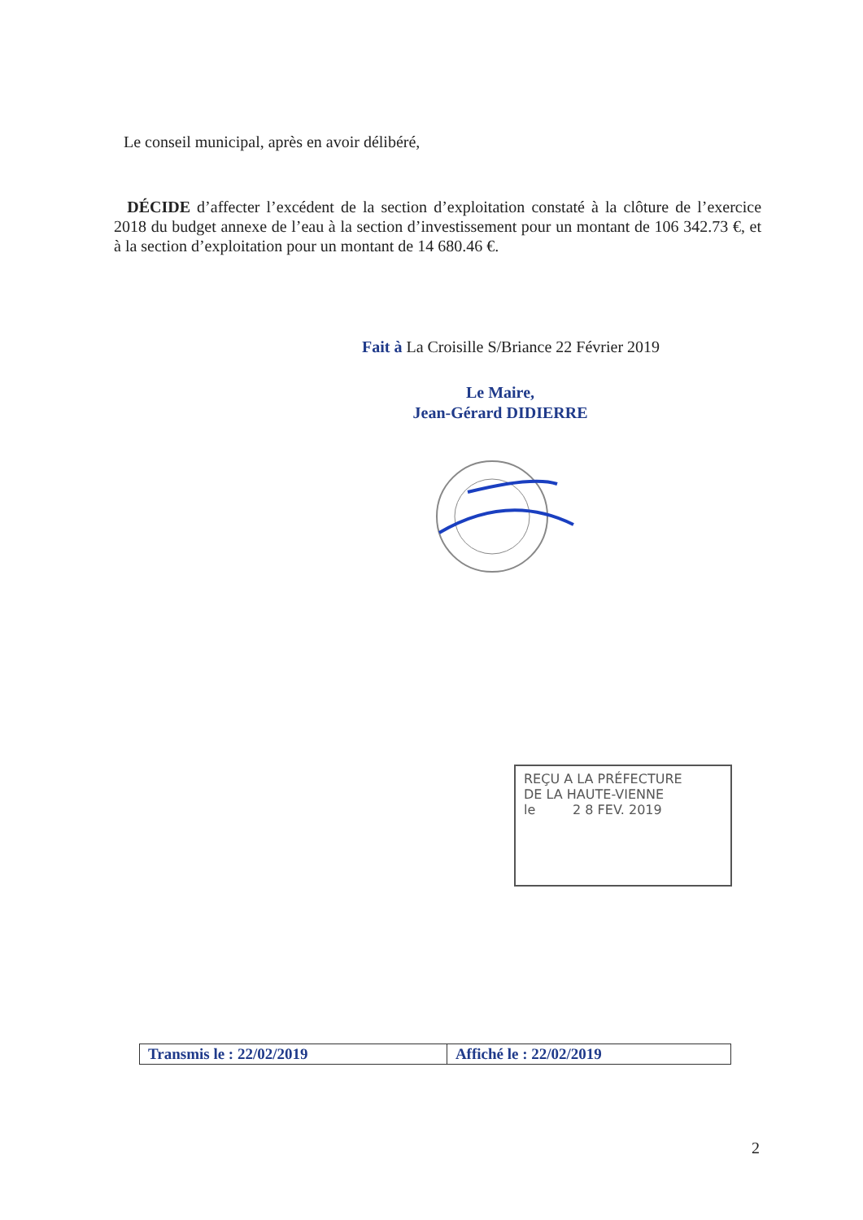Le conseil municipal, après en avoir délibéré,
DÉCIDE d’affecter l’excédent de la section d’exploitation constaté à la clôture de l’exercice 2018 du budget annexe de l’eau à la section d’investissement pour un montant de 106 342.73 €, et à la section d’exploitation pour un montant de 14 680.46 €.
Fait à La Croisille S/Briance 22 Février 2019
Le Maire,
Jean-Gérard DIDIERRE
REÇU A LA PRÉFECTURE
DE LA HAUTE-VIENNE
le 2 8 FEV. 2019
| Transmis le : 22/02/2019 | Affiché le : 22/02/2019 |
2